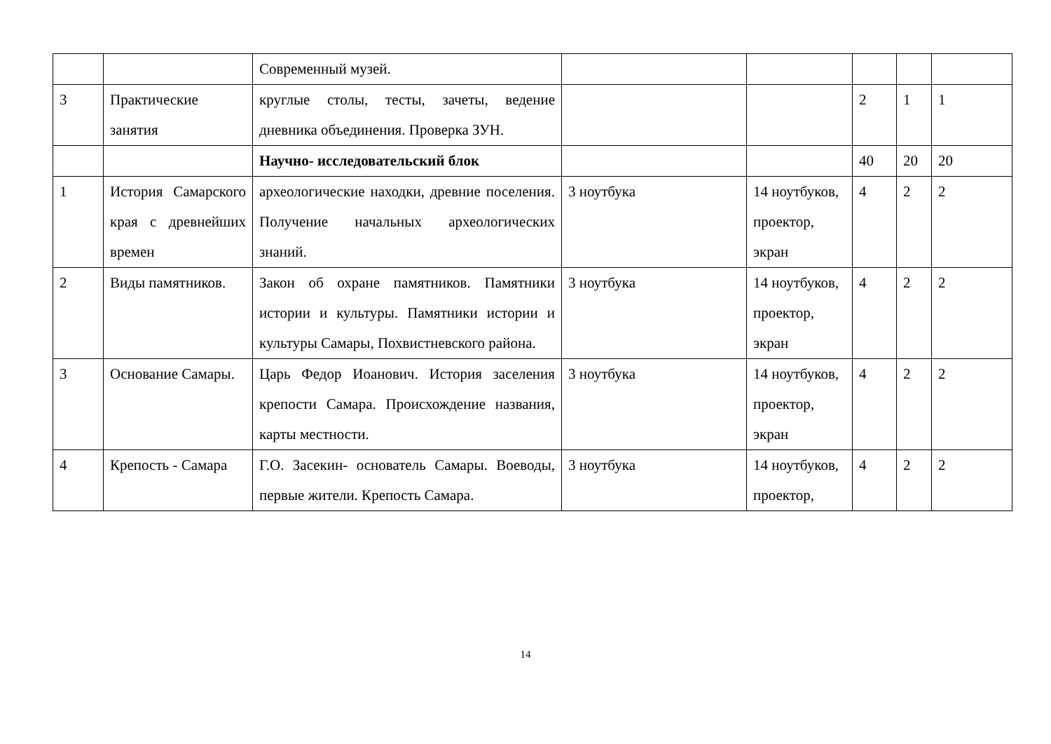| | | Современный музей. | | | | | |
| 3 | Практические занятия | круглые столы, тесты, зачеты, ведение дневника объединения. Проверка ЗУН. | | | 2 | 1 | 1 |
| | | Научно- исследовательский блок | | | 40 | 20 | 20 |
| 1 | История Самарского края с древнейших времен | археологические находки, древние поселения. Получение начальных археологических знаний. | 3 ноутбука | 14 ноутбуков, проектор, экран | 4 | 2 | 2 |
| 2 | Виды памятников. | Закон об охране памятников. Памятники истории и культуры. Памятники истории и культуры Самары, Похвистневского района. | 3 ноутбука | 14 ноутбуков, проектор, экран | 4 | 2 | 2 |
| 3 | Основание Самары. | Царь Федор Иоанович. История заселения крепости Самара. Происхождение названия, карты местности. | 3 ноутбука | 14 ноутбуков, проектор, экран | 4 | 2 | 2 |
| 4 | Крепость - Самара | Г.О. Засекин- основатель Самары. Воеводы, первые жители. Крепость Самара. | 3 ноутбука | 14 ноутбуков, проектор, | 4 | 2 | 2 |
14